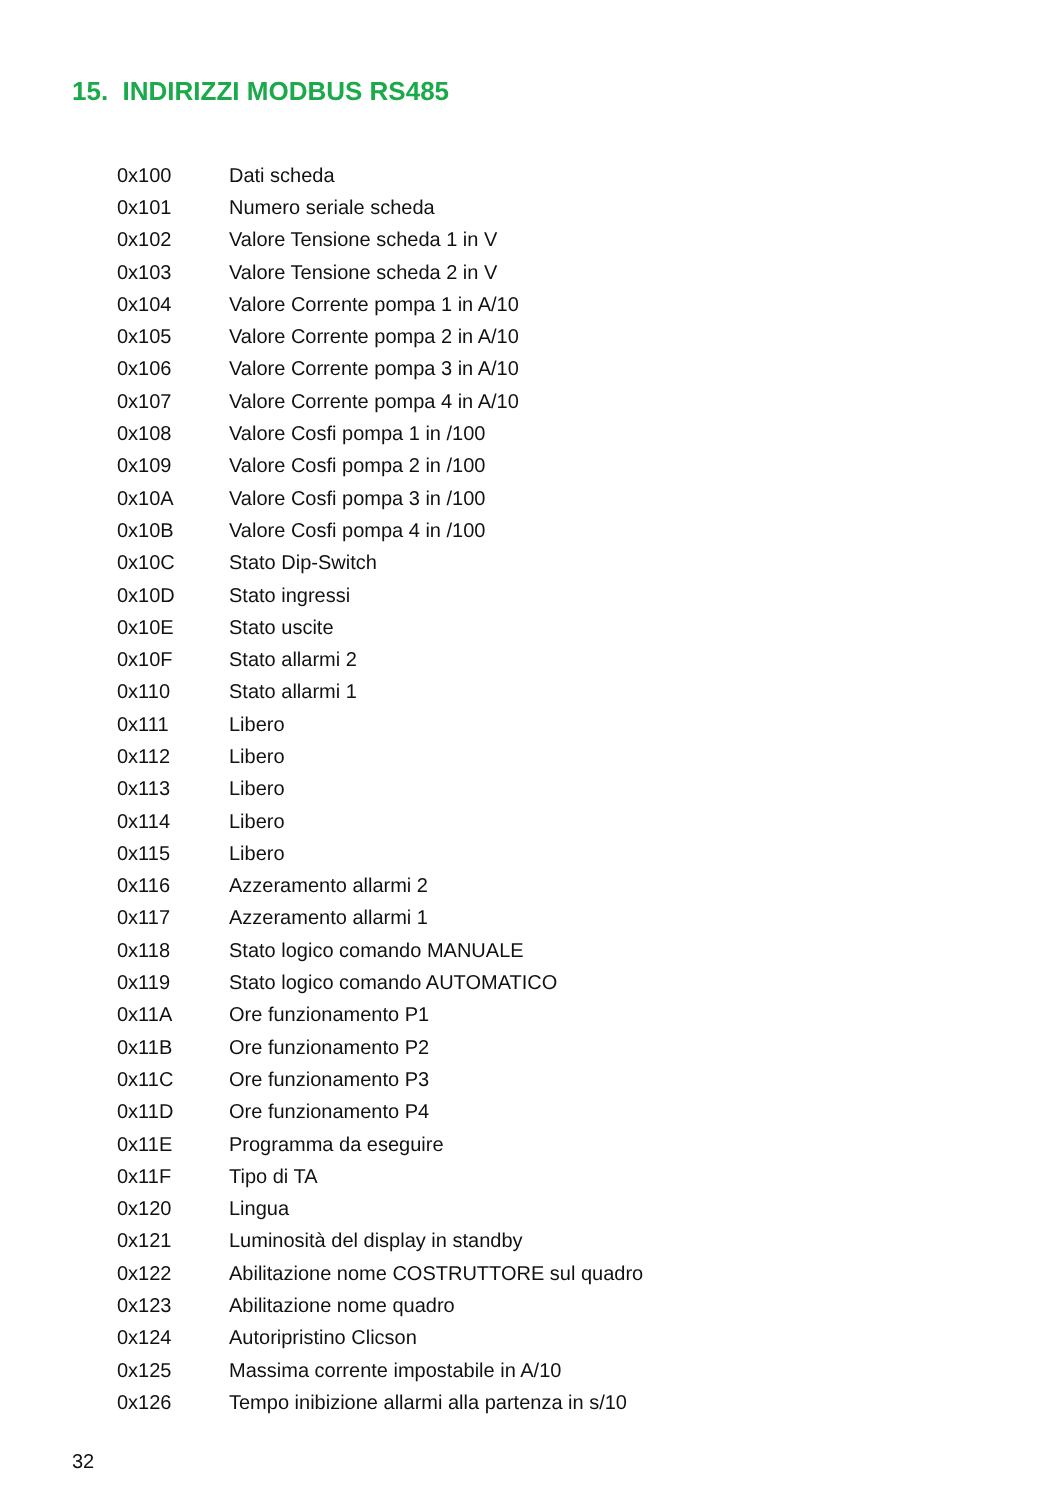15. INDIRIZZI MODBUS RS485
| 0x100 | Dati scheda |
| 0x101 | Numero seriale scheda |
| 0x102 | Valore Tensione scheda 1 in V |
| 0x103 | Valore Tensione scheda 2 in V |
| 0x104 | Valore Corrente pompa 1 in A/10 |
| 0x105 | Valore Corrente pompa 2 in A/10 |
| 0x106 | Valore Corrente pompa 3 in A/10 |
| 0x107 | Valore Corrente pompa 4 in A/10 |
| 0x108 | Valore Cosfi pompa 1 in /100 |
| 0x109 | Valore Cosfi pompa 2 in /100 |
| 0x10A | Valore Cosfi pompa 3 in /100 |
| 0x10B | Valore Cosfi pompa 4 in /100 |
| 0x10C | Stato Dip-Switch |
| 0x10D | Stato ingressi |
| 0x10E | Stato uscite |
| 0x10F | Stato allarmi 2 |
| 0x110 | Stato allarmi 1 |
| 0x111 | Libero |
| 0x112 | Libero |
| 0x113 | Libero |
| 0x114 | Libero |
| 0x115 | Libero |
| 0x116 | Azzeramento allarmi 2 |
| 0x117 | Azzeramento allarmi 1 |
| 0x118 | Stato logico comando MANUALE |
| 0x119 | Stato logico comando AUTOMATICO |
| 0x11A | Ore funzionamento P1 |
| 0x11B | Ore funzionamento P2 |
| 0x11C | Ore funzionamento P3 |
| 0x11D | Ore funzionamento P4 |
| 0x11E | Programma da eseguire |
| 0x11F | Tipo di TA |
| 0x120 | Lingua |
| 0x121 | Luminosità del display in standby |
| 0x122 | Abilitazione nome COSTRUTTORE sul quadro |
| 0x123 | Abilitazione nome quadro |
| 0x124 | Autoripristino Clicson |
| 0x125 | Massima corrente impostabile in A/10 |
| 0x126 | Tempo inibizione allarmi alla partenza in s/10 |
32